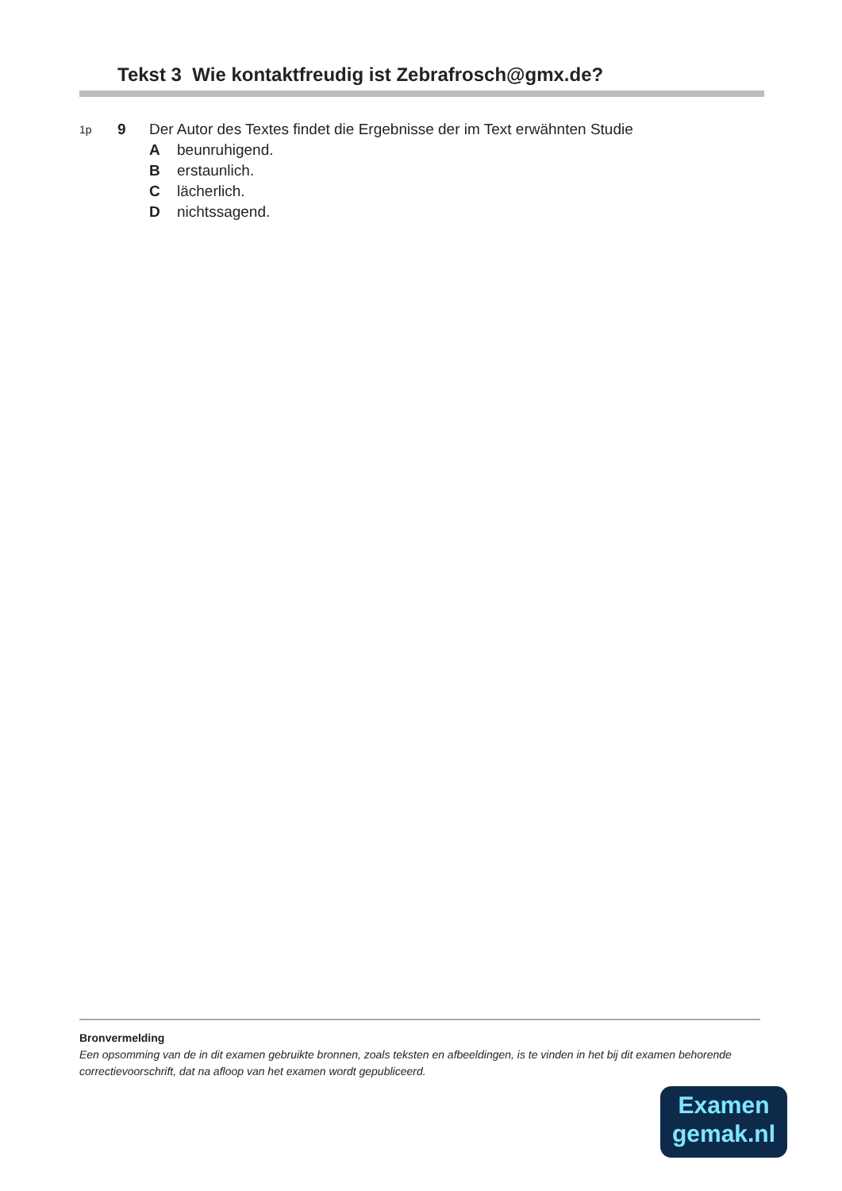Tekst 3 Wie kontaktfreudig ist Zebrafrosch@gmx.de?
1p 9 Der Autor des Textes findet die Ergebnisse der im Text erwähnten Studie
Abeunruhigend.
Berstaunlich.
Clächerlich.
Dnichtssagend.
Bronvermelding
Een opsomming van de in dit examen gebruikte bronnen, zoals teksten en afbeeldingen, is te vinden in het bij dit examen behorende correctievoorschrift, dat na afloop van het examen wordt gepubliceerd.
Examen
gemak.nl